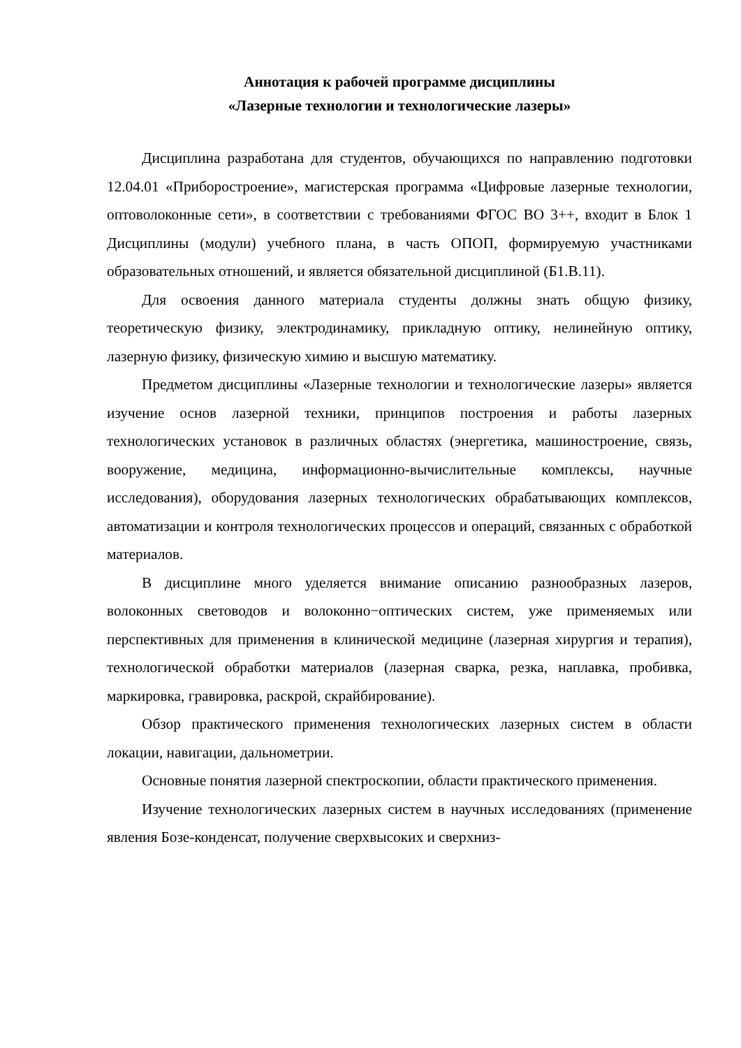Аннотация к рабочей программе дисциплины
«Лазерные технологии и технологические лазеры»
Дисциплина разработана для студентов, обучающихся по направлению подготовки 12.04.01 «Приборостроение», магистерская программа «Цифровые лазерные технологии, оптоволоконные сети», в соответствии с требованиями ФГОС ВО 3++, входит в Блок 1 Дисциплины (модули) учебного плана, в часть ОПОП, формируемую участниками образовательных отношений, и является обязательной дисциплиной (Б1.В.11).
Для освоения данного материала студенты должны знать общую физику, теоретическую физику, электродинамику, прикладную оптику, нелинейную оптику, лазерную физику, физическую химию и высшую математику.
Предметом дисциплины «Лазерные технологии и технологические лазеры» является изучение основ лазерной техники, принципов построения и работы лазерных технологических установок в различных областях (энергетика, машиностроение, связь, вооружение, медицина, информационно-вычислительные комплексы, научные исследования), оборудования лазерных технологических обрабатывающих комплексов, автоматизации и контроля технологических процессов и операций, связанных с обработкой материалов.
В дисциплине много уделяется внимание описанию разнообразных лазеров, волоконных световодов и волоконно−оптических систем, уже применяемых или перспективных для применения в клинической медицине (лазерная хирургия и терапия), технологической обработки материалов (лазерная сварка, резка, наплавка, пробивка, маркировка, гравировка, раскрой, скрайбирование).
Обзор практического применения технологических лазерных систем в области локации, навигации, дальнометрии.
Основные понятия лазерной спектроскопии, области практического применения.
Изучение технологических лазерных систем в научных исследованиях (применение явления Бозе-конденсат, получение сверхвысоких и сверхниз-